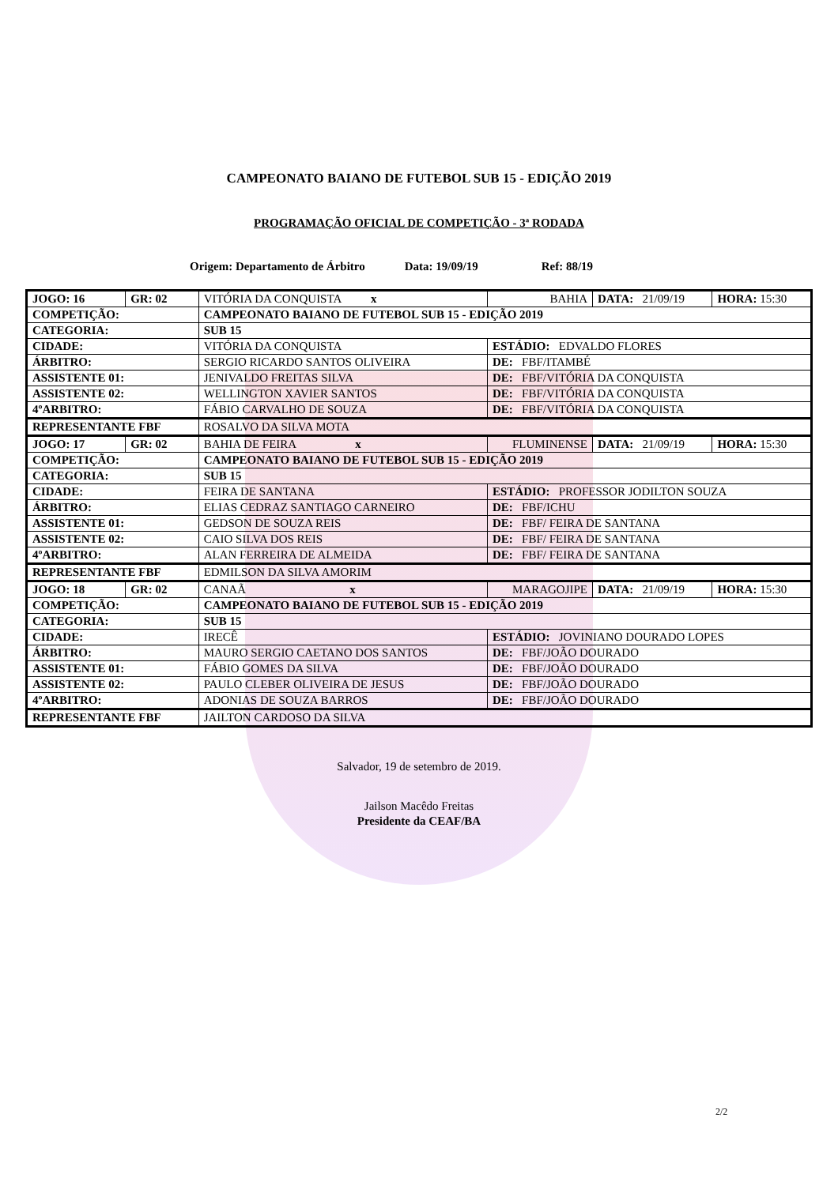CAMPEONATO BAIANO DE FUTEBOL SUB 15 - EDIÇÃO 2019
PROGRAMAÇÃO OFICIAL DE COMPETIÇÃO - 3ª RODADA
Origem: Departamento de Árbitro Data: 19/09/19 Ref: 88/19
| JOGO: 16 | GR: 02 | VITÓRIA DA CONQUISTA x | | BAHIA | DATA: 21/09/19 | HORA: 15:30 |
| COMPETIÇÃO: | | CAMPEONATO BAIANO DE FUTEBOL SUB 15 - EDIÇÃO 2019 | | | | |
| CATEGORIA: | | SUB 15 | | | | |
| CIDADE: | | VITÓRIA DA CONQUISTA | ESTÁDIO: EDVALDO FLORES | | | |
| ÁRBITRO: | | SERGIO RICARDO SANTOS OLIVEIRA | | DE: FBF/ITAMBÉ | | |
| ASSISTENTE 01: | | JENIVALDO FREITAS SILVA | | DE: FBF/VITÓRIA DA CONQUISTA | | |
| ASSISTENTE 02: | | WELLINGTON XAVIER SANTOS | | DE: FBF/VITÓRIA DA CONQUISTA | | |
| 4ºARBITRO: | | FÁBIO CARVALHO DE SOUZA | | DE: FBF/VITÓRIA DA CONQUISTA | | |
| REPRESENTANTE FBF | | ROSALVO DA SILVA MOTA | | | | |
| JOGO: 17 | GR: 02 | BAHIA DE FEIRA x | | FLUMINENSE | DATA: 21/09/19 | HORA: 15:30 |
| COMPETIÇÃO: | | CAMPEONATO BAIANO DE FUTEBOL SUB 15 - EDIÇÃO 2019 | | | | |
| CATEGORIA: | | SUB 15 | | | | |
| CIDADE: | | FEIRA DE SANTANA | ESTÁDIO: PROFESSOR JODILTON SOUZA | | | |
| ÁRBITRO: | | ELIAS CEDRAZ SANTIAGO CARNEIRO | | DE: FBF/ICHU | | |
| ASSISTENTE 01: | | GEDSON DE SOUZA REIS | | DE: FBF/ FEIRA DE SANTANA | | |
| ASSISTENTE 02: | | CAIO SILVA DOS REIS | | DE: FBF/ FEIRA DE SANTANA | | |
| 4ºARBITRO: | | ALAN FERREIRA DE ALMEIDA | | DE: FBF/ FEIRA DE SANTANA | | |
| REPRESENTANTE FBF | | EDMILSON DA SILVA AMORIM | | | | |
| JOGO: 18 | GR: 02 | CANAÃ x | | MARAGOJIPE | DATA: 21/09/19 | HORA: 15:30 |
| COMPETIÇÃO: | | CAMPEONATO BAIANO DE FUTEBOL SUB 15 - EDIÇÃO 2019 | | | | |
| CATEGORIA: | | SUB 15 | | | | |
| CIDADE: | | IRECÊ | ESTÁDIO: JOVINIANO DOURADO LOPES | | | |
| ÁRBITRO: | | MAURO SERGIO CAETANO DOS SANTOS | | DE: FBF/JOÃO DOURADO | | |
| ASSISTENTE 01: | | FÁBIO GOMES DA SILVA | | DE: FBF/JOÃO DOURADO | | |
| ASSISTENTE 02: | | PAULO CLEBER OLIVEIRA DE JESUS | | DE: FBF/JOÃO DOURADO | | |
| 4ºARBITRO: | | ADONIAS DE SOUZA BARROS | | DE: FBF/JOÃO DOURADO | | |
| REPRESENTANTE FBF | | JAILTON CARDOSO DA SILVA | | | | |
Salvador, 19 de setembro de 2019.
Jailson Macêdo Freitas
Presidente da CEAF/BA
2/2